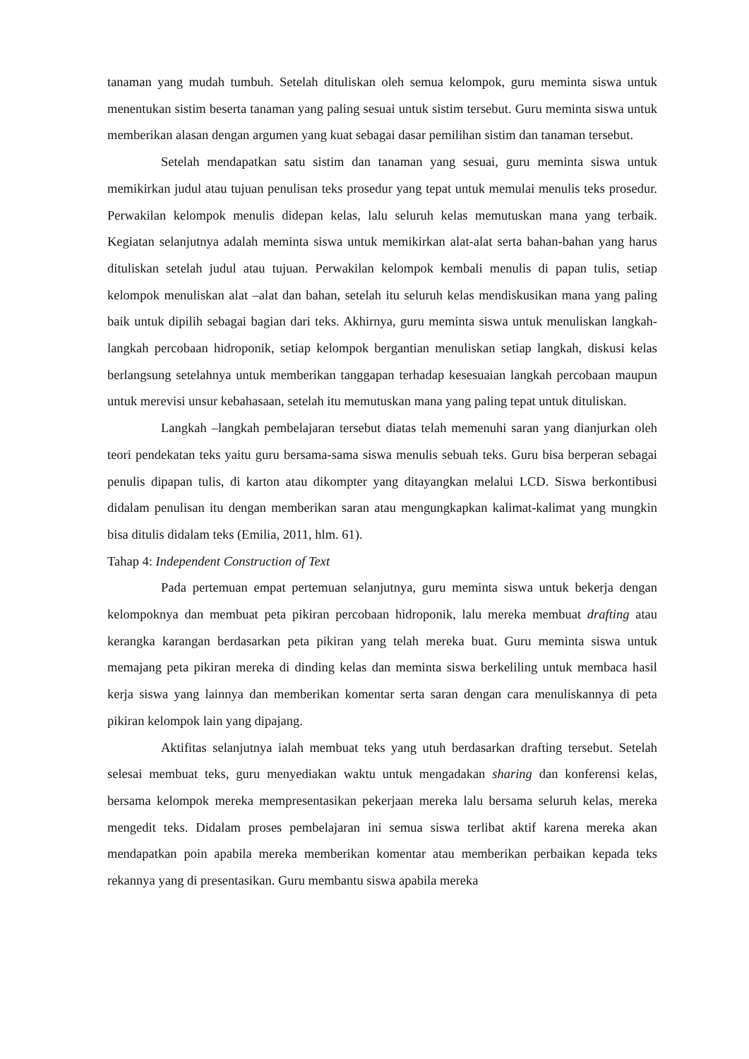tanaman yang mudah tumbuh. Setelah dituliskan oleh semua kelompok, guru meminta siswa untuk menentukan sistim beserta tanaman yang paling sesuai untuk sistim tersebut. Guru meminta siswa untuk memberikan alasan dengan argumen yang kuat sebagai dasar pemilihan sistim dan tanaman tersebut.
Setelah mendapatkan satu sistim dan tanaman yang sesuai, guru meminta siswa untuk memikirkan judul atau tujuan penulisan teks prosedur yang tepat untuk memulai menulis teks prosedur. Perwakilan kelompok menulis didepan kelas, lalu seluruh kelas memutuskan mana yang terbaik. Kegiatan selanjutnya adalah meminta siswa untuk memikirkan alat-alat serta bahan-bahan yang harus dituliskan setelah judul atau tujuan. Perwakilan kelompok kembali menulis di papan tulis, setiap kelompok menuliskan alat –alat dan bahan, setelah itu seluruh kelas mendiskusikan mana yang paling baik untuk dipilih sebagai bagian dari teks. Akhirnya, guru meminta siswa untuk menuliskan langkah-langkah percobaan hidroponik, setiap kelompok bergantian menuliskan setiap langkah, diskusi kelas berlangsung setelahnya untuk memberikan tanggapan terhadap kesesuaian langkah percobaan maupun untuk merevisi unsur kebahasaan, setelah itu memutuskan mana yang paling tepat untuk dituliskan.
Langkah –langkah pembelajaran tersebut diatas telah memenuhi saran yang dianjurkan oleh teori pendekatan teks yaitu guru bersama-sama siswa menulis sebuah teks. Guru bisa berperan sebagai penulis dipapan tulis, di karton atau dikompter yang ditayangkan melalui LCD. Siswa berkontibusi didalam penulisan itu dengan memberikan saran atau mengungkapkan kalimat-kalimat yang mungkin bisa ditulis didalam teks (Emilia, 2011, hlm. 61).
Tahap 4: Independent Construction of Text
Pada pertemuan empat pertemuan selanjutnya, guru meminta siswa untuk bekerja dengan kelompoknya dan membuat peta pikiran percobaan hidroponik, lalu mereka membuat drafting atau kerangka karangan berdasarkan peta pikiran yang telah mereka buat. Guru meminta siswa untuk memajang peta pikiran mereka di dinding kelas dan meminta siswa berkeliling untuk membaca hasil kerja siswa yang lainnya dan memberikan komentar serta saran dengan cara menuliskannya di peta pikiran kelompok lain yang dipajang.
Aktifitas selanjutnya ialah membuat teks yang utuh berdasarkan drafting tersebut. Setelah selesai membuat teks, guru menyediakan waktu untuk mengadakan sharing dan konferensi kelas, bersama kelompok mereka mempresentasikan pekerjaan mereka lalu bersama seluruh kelas, mereka mengedit teks. Didalam proses pembelajaran ini semua siswa terlibat aktif karena mereka akan mendapatkan poin apabila mereka memberikan komentar atau memberikan perbaikan kepada teks rekannya yang di presentasikan. Guru membantu siswa apabila mereka